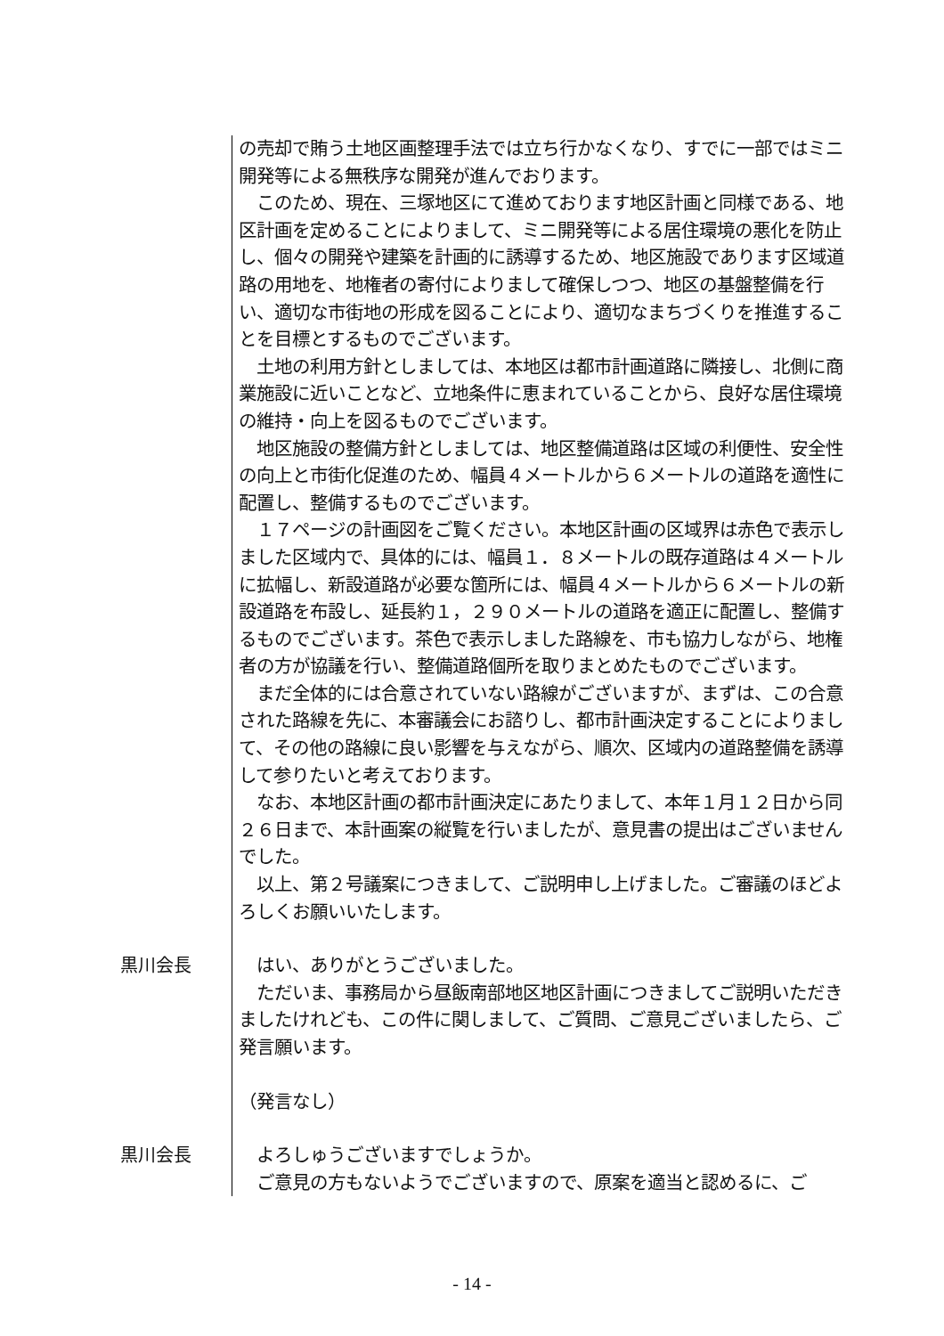の売却で賄う土地区画整理手法では立ち行かなくなり、すでに一部ではミニ開発等による無秩序な開発が進んでおります。
　このため、現在、三塚地区にて進めております地区計画と同様である、地区計画を定めることによりまして、ミニ開発等による居住環境の悪化を防止し、個々の開発や建築を計画的に誘導するため、地区施設であります区域道路の用地を、地権者の寄付によりまして確保しつつ、地区の基盤整備を行い、適切な市街地の形成を図ることにより、適切なまちづくりを推進することを目標とするものでございます。
　土地の利用方針としましては、本地区は都市計画道路に隣接し、北側に商業施設に近いことなど、立地条件に恵まれていることから、良好な居住環境の維持・向上を図るものでございます。
　地区施設の整備方針としましては、地区整備道路は区域の利便性、安全性の向上と市街化促進のため、幅員４メートルから６メートルの道路を適性に配置し、整備するものでございます。
　１７ページの計画図をご覧ください。本地区計画の区域界は赤色で表示しました区域内で、具体的には、幅員１．８メートルの既存道路は４メートルに拡幅し、新設道路が必要な箇所には、幅員４メートルから６メートルの新設道路を布設し、延長約１，２９０メートルの道路を適正に配置し、整備するものでございます。茶色で表示しました路線を、市も協力しながら、地権者の方が協議を行い、整備道路個所を取りまとめたものでございます。
　まだ全体的には合意されていない路線がございますが、まずは、この合意された路線を先に、本審議会にお諮りし、都市計画決定することによりまして、その他の路線に良い影響を与えながら、順次、区域内の道路整備を誘導して参りたいと考えております。
　なお、本地区計画の都市計画決定にあたりまして、本年１月１２日から同２６日まで、本計画案の縦覧を行いましたが、意見書の提出はございませんでした。
　以上、第２号議案につきまして、ご説明申し上げました。ご審議のほどよろしくお願いいたします。
黒川会長
　はい、ありがとうございました。
　ただいま、事務局から昼飯南部地区地区計画につきましてご説明いただきましたけれども、この件に関しまして、ご質問、ご意見ございましたら、ご発言願います。
（発言なし）
黒川会長
　よろしゅうございますでしょうか。
　ご意見の方もないようでございますので、原案を適当と認めるに、ご
- 14 -